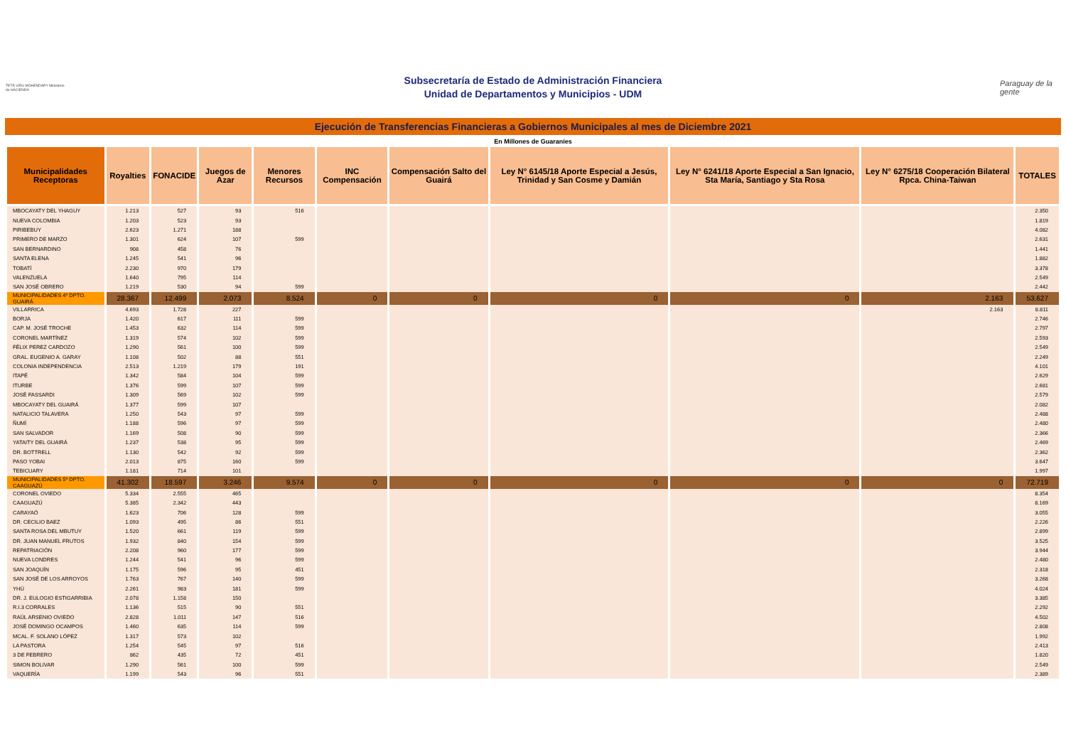TETÃ VIRU MOHENDAPY Ministerio de HACIENDA
Subsecretaría de Estado de Administración Financiera
Unidad de Departamentos y Municipios - UDM
Paraguay de la gente
Ejecución de Transferencias Financieras a Gobiernos Municipales al mes de Diciembre 2021
En Millones de Guaraníes
| Municipalidades Receptoras | Royalties | FONACIDE | Juegos de Azar | Menores Recursos | INC Compensación | Compensación Salto del Guairá | Ley N° 6145/18 Aporte Especial a Jesús, Trinidad y San Cosme y Damián | Ley N° 6241/18 Aporte Especial a San Ignacio, Sta María, Santiago y Sta Rosa | Ley N° 6275/18 Cooperación Bilateral Rpca. China-Taiwan | TOTALES |
| --- | --- | --- | --- | --- | --- | --- | --- | --- | --- | --- |
| MBOCAYATY DEL YHAGUY | 1.213 | 527 | 93 | 516 | | | | | | 2.350 |
| NUEVA COLOMBIA | 1.203 | 523 | 93 | | | | | | | 1.819 |
| PIRIBEBUY | 2.623 | 1.271 | 188 | | | | | | | 4.082 |
| PRIMERO DE MARZO | 1.301 | 624 | 107 | 599 | | | | | | 2.631 |
| SAN BERNARDINO | 908 | 458 | 76 | | | | | | | 1.441 |
| SANTA ELENA | 1.245 | 541 | 96 | | | | | | | 1.882 |
| TOBATÍ | 2.230 | 970 | 179 | | | | | | | 3.378 |
| VALENZUELA | 1.640 | 795 | 114 | | | | | | | 2.549 |
| SAN JOSÉ OBRERO | 1.219 | 530 | 94 | 599 | | | | | | 2.442 |
| MUNICIPALIDADES 4º DPTO. GUAIRÁ | 28.367 | 12.499 | 2.073 | 8.524 | 0 | 0 | 0 | 0 | 2.163 | 53.627 |
| VILLARRICA | 4.693 | 1.728 | 227 | | | | | | 2.163 | 8.811 |
| BORJA | 1.420 | 617 | 111 | 599 | | | | | | 2.746 |
| CAP. M. JOSÉ TROCHE | 1.453 | 632 | 114 | 599 | | | | | | 2.797 |
| CORONEL MARTÍNEZ | 1.319 | 574 | 102 | 599 | | | | | | 2.593 |
| FÉLIX PEREZ CARDOZO | 1.290 | 561 | 100 | 599 | | | | | | 2.549 |
| GRAL. EUGENIO A. GARAY | 1.108 | 502 | 88 | 551 | | | | | | 2.249 |
| COLONIA INDEPENDENCIA | 2.513 | 1.219 | 179 | 191 | | | | | | 4.101 |
| ITAPÉ | 1.342 | 584 | 104 | 599 | | | | | | 2.629 |
| ITURBE | 1.376 | 599 | 107 | 599 | | | | | | 2.681 |
| JOSÉ FASSARDI | 1.309 | 569 | 102 | 599 | | | | | | 2.579 |
| MBOCAYATY DEL GUAIRÁ | 1.377 | 599 | 107 | | | | | | | 2.082 |
| NATALICIO TALAVERA | 1.250 | 543 | 97 | 599 | | | | | | 2.488 |
| ÑUMÍ | 1.188 | 596 | 97 | 599 | | | | | | 2.480 |
| SAN SALVADOR | 1.169 | 508 | 90 | 599 | | | | | | 2.366 |
| YATAITY DEL GUAIRÁ | 1.237 | 538 | 95 | 599 | | | | | | 2.469 |
| DR. BOTTRELL | 1.130 | 542 | 92 | 599 | | | | | | 2.362 |
| PASO YOBAI | 2.013 | 875 | 160 | 599 | | | | | | 3.647 |
| TEBICUARY | 1.181 | 714 | 101 | | | | | | | 1.997 |
| MUNICIPALIDADES 5º DPTO. CAAGUAZÚ | 41.302 | 18.597 | 3.246 | 9.574 | 0 | 0 | 0 | 0 | 0 | 72.719 |
| CORONEL OVIEDO | 5.334 | 2.555 | 465 | | | | | | | 8.354 |
| CAAGUAZÚ | 5.385 | 2.342 | 443 | | | | | | | 8.169 |
| CARAYAÓ | 1.623 | 706 | 128 | 599 | | | | | | 3.055 |
| DR. CECILIO BAEZ | 1.093 | 495 | 86 | 551 | | | | | | 2.226 |
| SANTA ROSA DEL MBUTUY | 1.520 | 661 | 119 | 599 | | | | | | 2.899 |
| DR. JUAN MANUEL FRUTOS | 1.932 | 840 | 154 | 599 | | | | | | 3.525 |
| REPATRIACIÓN | 2.208 | 960 | 177 | 599 | | | | | | 3.944 |
| NUEVA LONDRES | 1.244 | 541 | 96 | 599 | | | | | | 2.480 |
| SAN JOAQUÍN | 1.175 | 596 | 95 | 451 | | | | | | 2.318 |
| SAN JOSÉ DE LOS ARROYOS | 1.763 | 767 | 140 | 599 | | | | | | 3.268 |
| YHÚ | 2.261 | 983 | 181 | 599 | | | | | | 4.024 |
| DR. J. EULOGIO ESTIGARRIBIA | 2.078 | 1.158 | 150 | | | | | | | 3.385 |
| R.I.3 CORRALES | 1.136 | 515 | 90 | 551 | | | | | | 2.292 |
| RAÚL ARSENIO OVIEDO | 2.828 | 1.011 | 147 | 516 | | | | | | 4.502 |
| JOSÉ DOMINGO OCAMPOS | 1.460 | 635 | 114 | 599 | | | | | | 2.808 |
| MCAL. F. SOLANO LÓPEZ | 1.317 | 573 | 102 | | | | | | | 1.992 |
| LA PASTORA | 1.254 | 545 | 97 | 516 | | | | | | 2.413 |
| 3 DE FEBRERO | 862 | 435 | 72 | 451 | | | | | | 1.820 |
| SIMON BOLIVAR | 1.290 | 561 | 100 | 599 | | | | | | 2.549 |
| VAQUERÍA | 1.199 | 543 | 96 | 551 | | | | | | 2.389 |